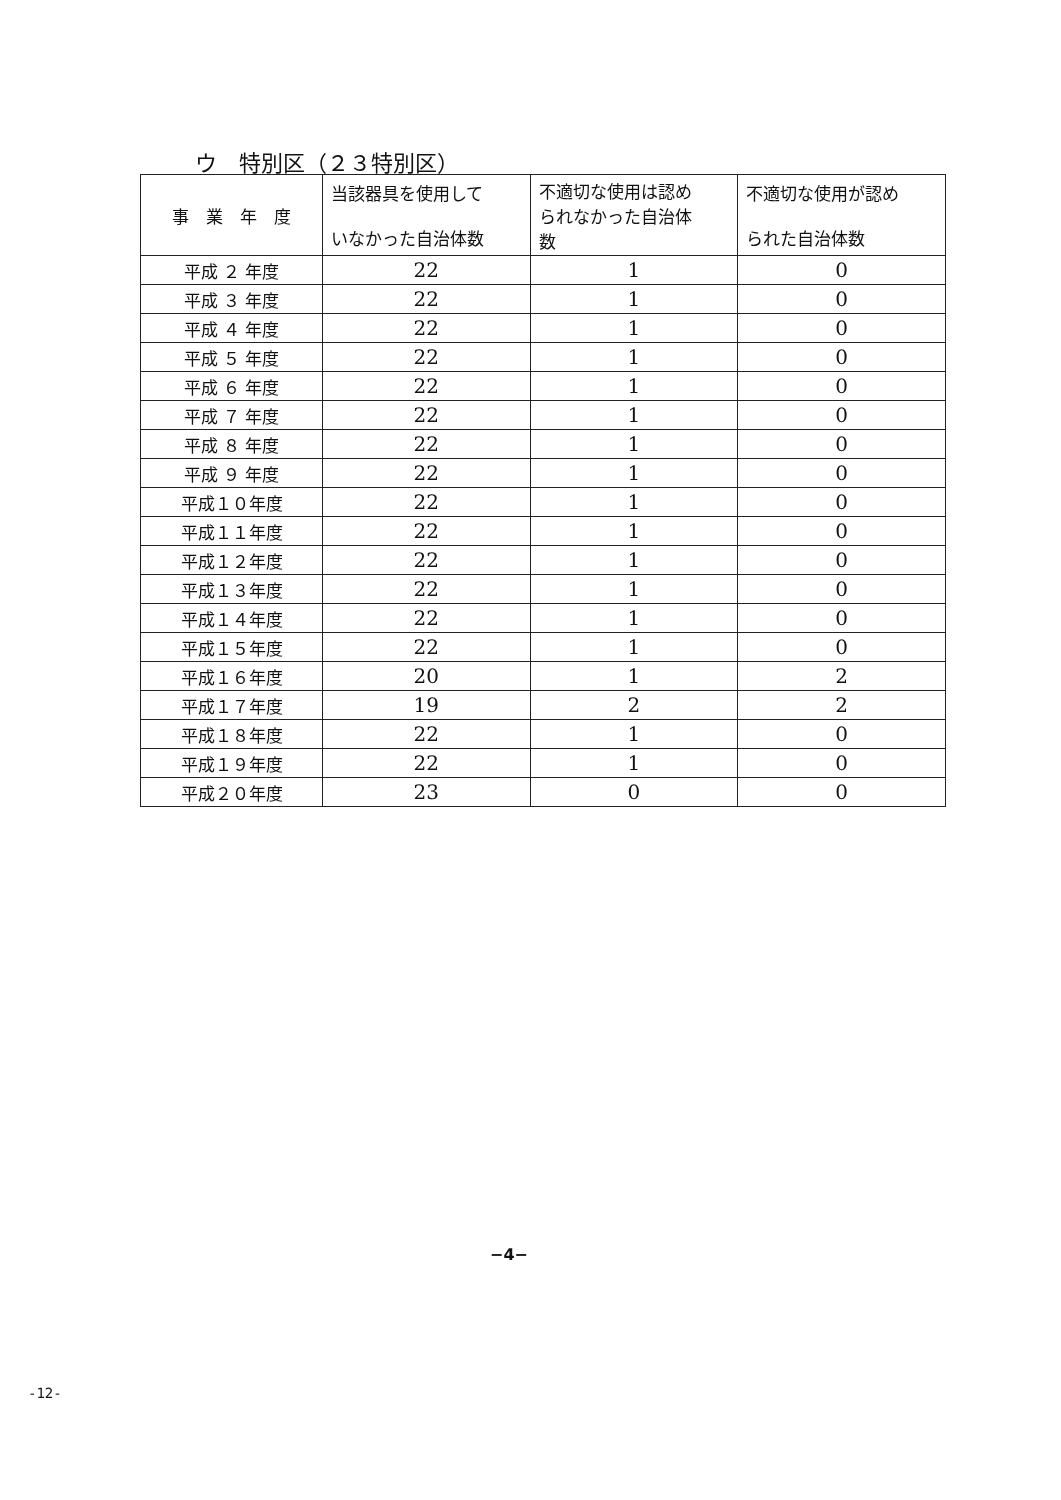ウ　特別区（２３特別区）
| 事 業 年 度 | 当該器具を使用して いなかった自治体数 | 不適切な使用は認め られなかった自治体 数 | 不適切な使用が認め られた自治体数 |
| --- | --- | --- | --- |
| 平成 ２ 年度 | 22 | 1 | 0 |
| 平成 ３ 年度 | 22 | 1 | 0 |
| 平成 ４ 年度 | 22 | 1 | 0 |
| 平成 ５ 年度 | 22 | 1 | 0 |
| 平成 ６ 年度 | 22 | 1 | 0 |
| 平成 ７ 年度 | 22 | 1 | 0 |
| 平成 ８ 年度 | 22 | 1 | 0 |
| 平成 ９ 年度 | 22 | 1 | 0 |
| 平成１０年度 | 22 | 1 | 0 |
| 平成１１年度 | 22 | 1 | 0 |
| 平成１２年度 | 22 | 1 | 0 |
| 平成１３年度 | 22 | 1 | 0 |
| 平成１４年度 | 22 | 1 | 0 |
| 平成１５年度 | 22 | 1 | 0 |
| 平成１６年度 | 20 | 1 | 2 |
| 平成１７年度 | 19 | 2 | 2 |
| 平成１８年度 | 22 | 1 | 0 |
| 平成１９年度 | 22 | 1 | 0 |
| 平成２０年度 | 23 | 0 | 0 |
−4−
-12-